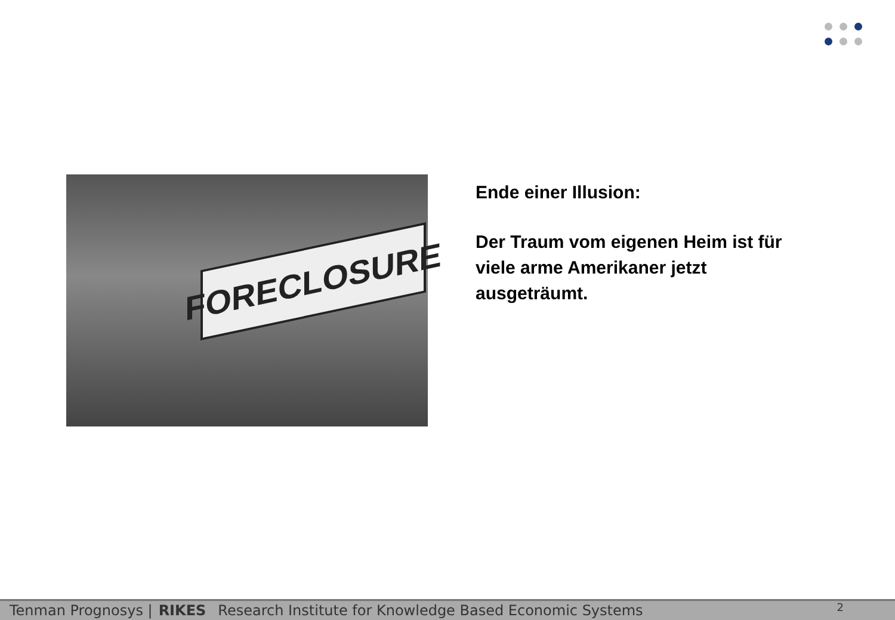FORECLOSURE
Ende einer Illusion:
Der Traum vom eigenen Heim ist für viele arme Amerikaner jetzt ausgeträumt.
Tenman Prognosys | RIKES Research Institute for Knowledge Based Economic Systems 2